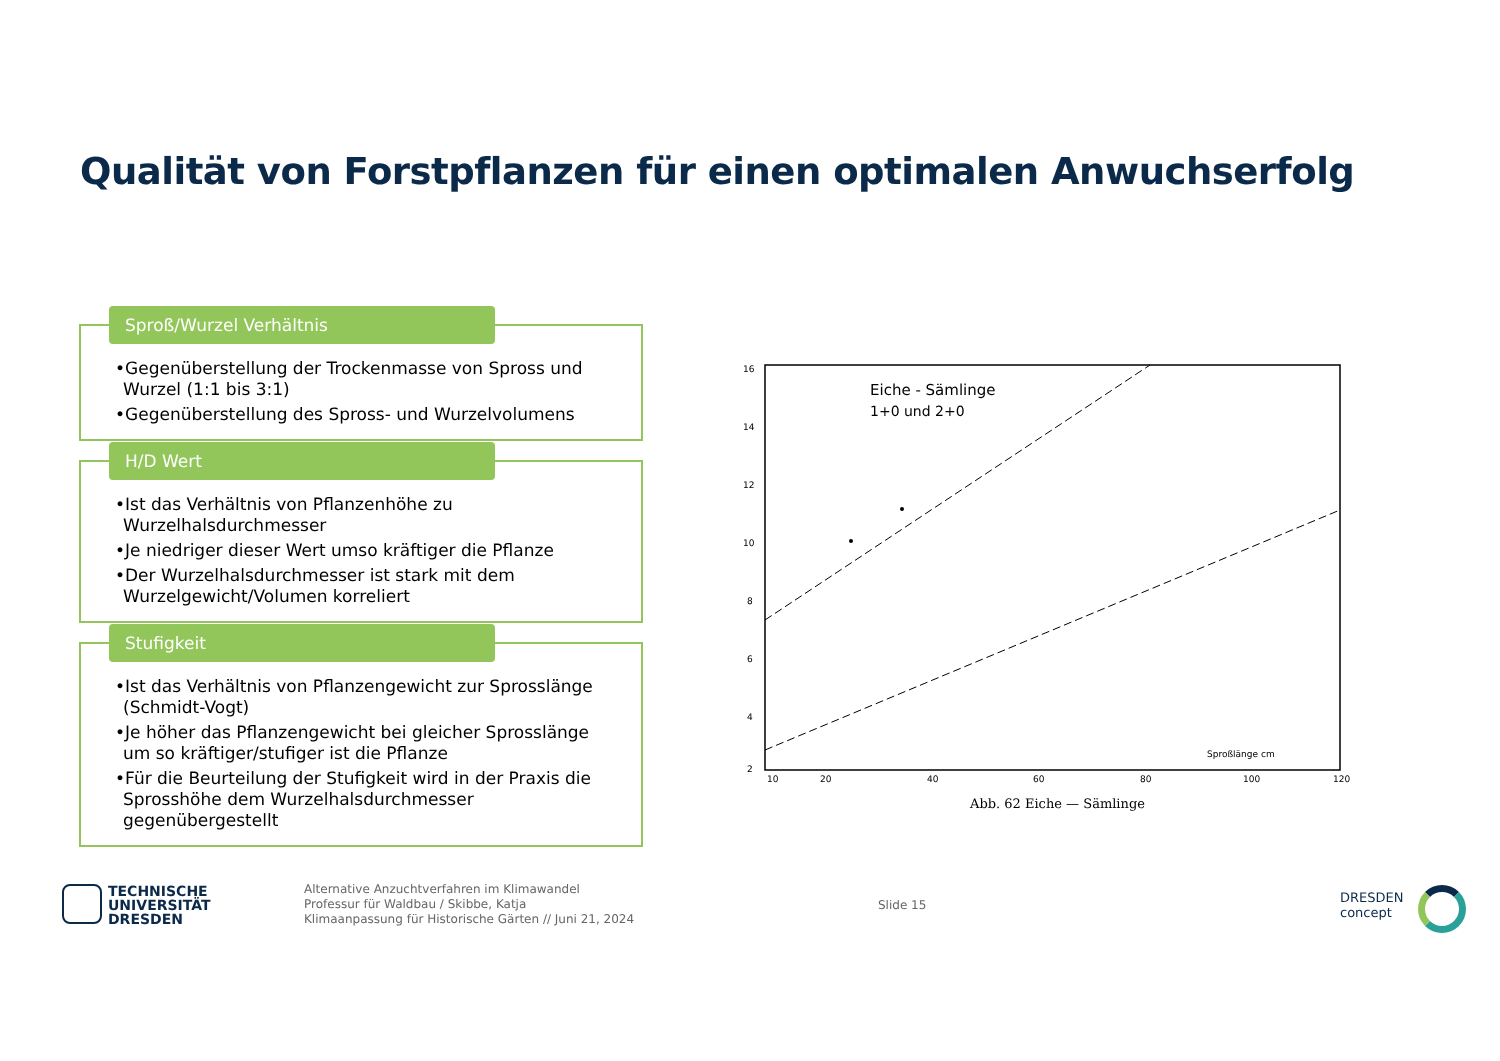Qualität von Forstpflanzen für einen optimalen Anwuchserfolg
Sproß/Wurzel Verhältnis
•Gegenüberstellung der Trockenmasse von Spross und Wurzel (1:1 bis 3:1)
•Gegenüberstellung des Spross- und Wurzelvolumens
H/D Wert
•Ist das Verhältnis von Pflanzenhöhe zu Wurzelhalsdurchmesser
•Je niedriger dieser Wert umso kräftiger die Pflanze
•Der Wurzelhalsdurchmesser ist stark mit dem Wurzelgewicht/Volumen korreliert
Stufigkeit
•Ist das Verhältnis von Pflanzengewicht zur Sprosslänge (Schmidt-Vogt)
•Je höher das Pflanzengewicht bei gleicher Sprosslänge um so kräftiger/stufiger ist die Pflanze
•Für die Beurteilung der Stufigkeit wird in der Praxis die Sprosshöhe dem Wurzelhalsdurchmesser gegenübergestellt
16
14
12
10
8
6
4
2
10
20
40
60
80
100
120
Eiche - Sämlinge
1+0 und 2+0
Sproßlänge cm
Abb. 62 Eiche — Sämlinge
TECHNISCHE
UNIVERSITÄT
DRESDEN
Alternative Anzuchtverfahren im Klimawandel
Professur für Waldbau / Skibbe, Katja
Klimaanpassung für Historische Gärten // Juni 21, 2024
Slide 15
DRESDEN
concept